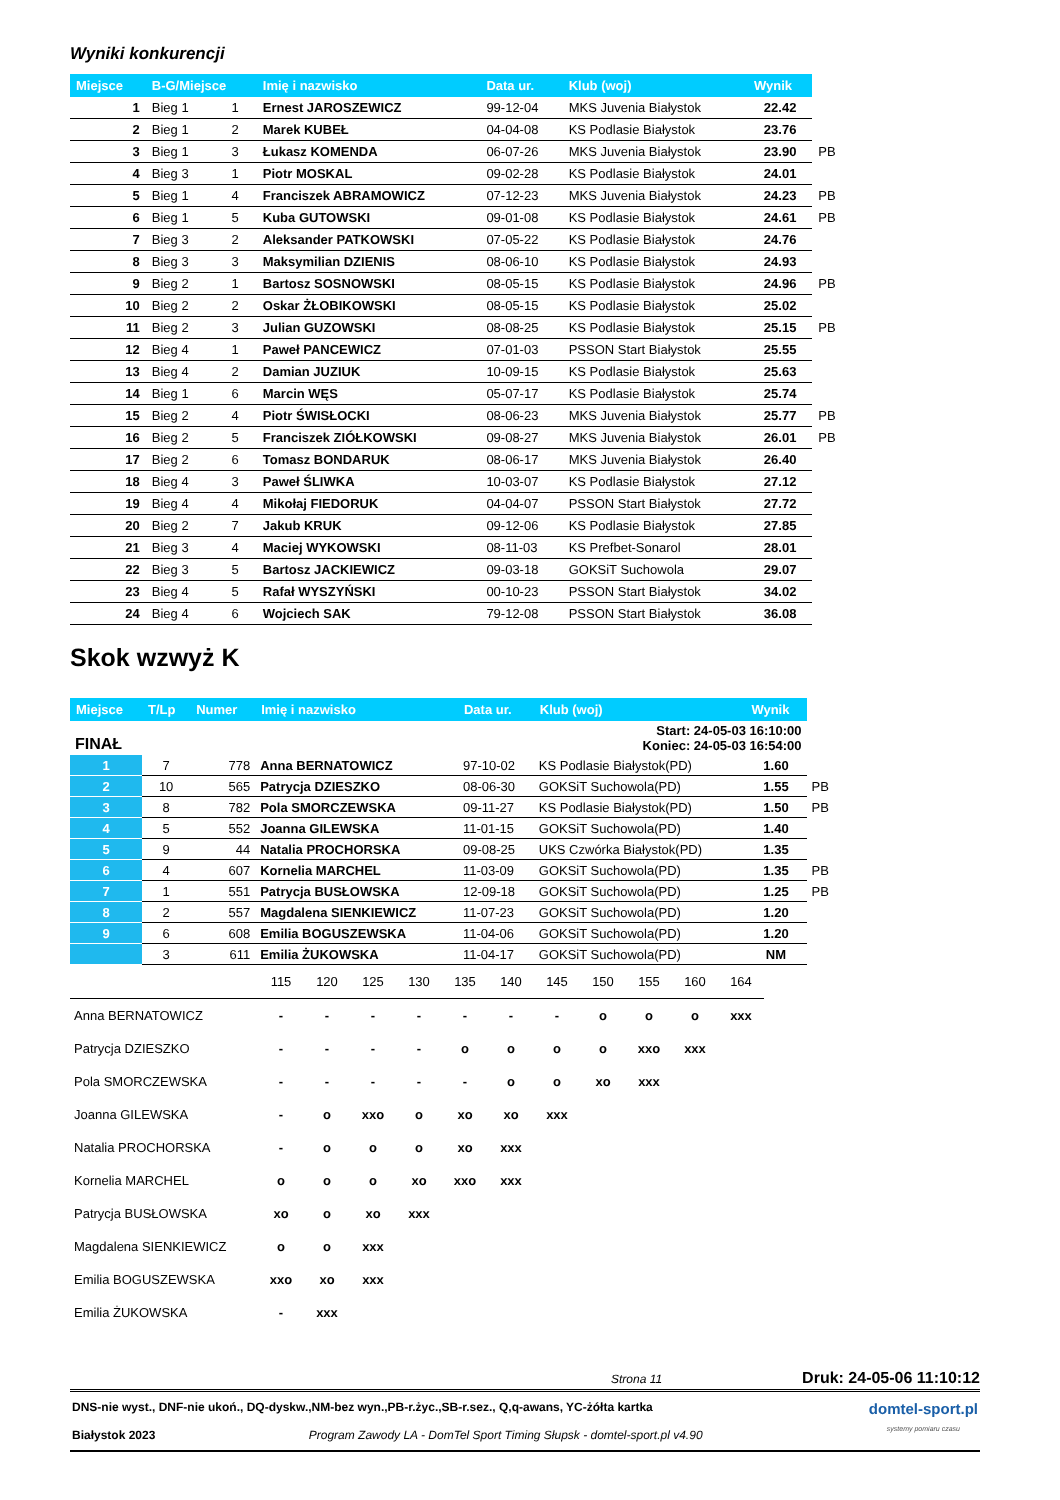Wyniki konkurencji
| Miejsce | B-G/Miejsce | | Imię i nazwisko | Data ur. | Klub (woj) | Wynik | |
| --- | --- | --- | --- | --- | --- | --- | --- |
| 1 | Bieg 1 | 1 | Ernest JAROSZEWICZ | 99-12-04 | MKS Juvenia Białystok | 22.42 | |
| 2 | Bieg 1 | 2 | Marek KUBEŁ | 04-04-08 | KS Podlasie Białystok | 23.76 | |
| 3 | Bieg 1 | 3 | Łukasz KOMENDA | 06-07-26 | MKS Juvenia Białystok | 23.90 | PB |
| 4 | Bieg 3 | 1 | Piotr MOSKAL | 09-02-28 | KS Podlasie Białystok | 24.01 | |
| 5 | Bieg 1 | 4 | Franciszek ABRAMOWICZ | 07-12-23 | MKS Juvenia Białystok | 24.23 | PB |
| 6 | Bieg 1 | 5 | Kuba GUTOWSKI | 09-01-08 | KS Podlasie Białystok | 24.61 | PB |
| 7 | Bieg 3 | 2 | Aleksander PATKOWSKI | 07-05-22 | KS Podlasie Białystok | 24.76 | |
| 8 | Bieg 3 | 3 | Maksymilian DZIENIS | 08-06-10 | KS Podlasie Białystok | 24.93 | |
| 9 | Bieg 2 | 1 | Bartosz SOSNOWSKI | 08-05-15 | KS Podlasie Białystok | 24.96 | PB |
| 10 | Bieg 2 | 2 | Oskar ŻŁOBIKOWSKI | 08-05-15 | KS Podlasie Białystok | 25.02 | |
| 11 | Bieg 2 | 3 | Julian GUZOWSKI | 08-08-25 | KS Podlasie Białystok | 25.15 | PB |
| 12 | Bieg 4 | 1 | Paweł PANCEWICZ | 07-01-03 | PSSON Start Białystok | 25.55 | |
| 13 | Bieg 4 | 2 | Damian JUZIUK | 10-09-15 | KS Podlasie Białystok | 25.63 | |
| 14 | Bieg 1 | 6 | Marcin WĘS | 05-07-17 | KS Podlasie Białystok | 25.74 | |
| 15 | Bieg 2 | 4 | Piotr ŚWISŁOCKI | 08-06-23 | MKS Juvenia Białystok | 25.77 | PB |
| 16 | Bieg 2 | 5 | Franciszek ZIÓŁKOWSKI | 09-08-27 | MKS Juvenia Białystok | 26.01 | PB |
| 17 | Bieg 2 | 6 | Tomasz BONDARUK | 08-06-17 | MKS Juvenia Białystok | 26.40 | |
| 18 | Bieg 4 | 3 | Paweł ŚLIWKA | 10-03-07 | KS Podlasie Białystok | 27.12 | |
| 19 | Bieg 4 | 4 | Mikołaj FIEDORUK | 04-04-07 | PSSON Start Białystok | 27.72 | |
| 20 | Bieg 2 | 7 | Jakub KRUK | 09-12-06 | KS Podlasie Białystok | 27.85 | |
| 21 | Bieg 3 | 4 | Maciej WYKOWSKI | 08-11-03 | KS Prefbet-Sonarol | 28.01 | |
| 22 | Bieg 3 | 5 | Bartosz JACKIEWICZ | 09-03-18 | GOKSiT Suchowola | 29.07 | |
| 23 | Bieg 4 | 5 | Rafał WYSZYŃSKI | 00-10-23 | PSSON Start Białystok | 34.02 | |
| 24 | Bieg 4 | 6 | Wojciech SAK | 79-12-08 | PSSON Start Białystok | 36.08 | |
Skok wzwyż K
| Miejsce | T/Lp | Numer | Imię i nazwisko | Data ur. | Klub (woj) | Wynik | |
| --- | --- | --- | --- | --- | --- | --- | --- |
| FINAŁ | | | | | Start: 24-05-03 16:10:00 Koniec: 24-05-03 16:54:00 | | |
| 1 | 7 | 778 | Anna BERNATOWICZ | 97-10-02 | KS Podlasie Białystok(PD) | 1.60 | |
| 2 | 10 | 565 | Patrycja DZIESZKO | 08-06-30 | GOKSiT Suchowola(PD) | 1.55 | PB |
| 3 | 8 | 782 | Pola SMORCZEWSKA | 09-11-27 | KS Podlasie Białystok(PD) | 1.50 | PB |
| 4 | 5 | 552 | Joanna GILEWSKA | 11-01-15 | GOKSiT Suchowola(PD) | 1.40 | |
| 5 | 9 | 44 | Natalia PROCHORSKA | 09-08-25 | UKS Czwórka Białystok(PD) | 1.35 | |
| 6 | 4 | 607 | Kornelia MARCHEL | 11-03-09 | GOKSiT Suchowola(PD) | 1.35 | PB |
| 7 | 1 | 551 | Patrycja BUSŁOWSKA | 12-09-18 | GOKSiT Suchowola(PD) | 1.25 | PB |
| 8 | 2 | 557 | Magdalena SIENKIEWICZ | 11-07-23 | GOKSiT Suchowola(PD) | 1.20 | |
| 9 | 6 | 608 | Emilia BOGUSZEWSKA | 11-04-06 | GOKSiT Suchowola(PD) | 1.20 | |
| | 3 | 611 | Emilia ŻUKOWSKA | 11-04-17 | GOKSiT Suchowola(PD) | NM | |
| | 115 | 120 | 125 | 130 | 135 | 140 | 145 | 150 | 155 | 160 | 164 |
| Anna BERNATOWICZ | - | - | - | - | - | - | - | o | o | o | xxx |
| Patrycja DZIESZKO | - | - | - | - | o | o | o | o | xxo | xxx | |
| Pola SMORCZEWSKA | - | - | - | - | - | o | o | xo | xxx | | |
| Joanna GILEWSKA | - | o | xxo | o | xo | xo | xxx | | | | |
| Natalia PROCHORSKA | - | o | o | o | xo | xxx | | | | | |
| Kornelia MARCHEL | o | o | o | xo | xxo | xxx | | | | | |
| Patrycja BUSŁOWSKA | xo | o | xo | xxx | | | | | | | |
| Magdalena SIENKIEWICZ | o | o | xxx | | | | | | | | |
| Emilia BOGUSZEWSKA | xxo | xo | xxx | | | | | | | | |
| Emilia ŻUKOWSKA | - | xxx | | | | | | | | | |
Strona 11 Druk: 24-05-06 11:10:12
DNS-nie wyst., DNF-nie ukoń., DQ-dyskw.,NM-bez wyn.,PB-r.życ.,SB-r.sez., Q,q-awans, YC-żółta kartka
Białystok 2023 Program Zawody LA - DomTel Sport Timing Słupsk - domtel-sport.pl v4.90
domtel-sport.pl
systemy pomiaru czasu